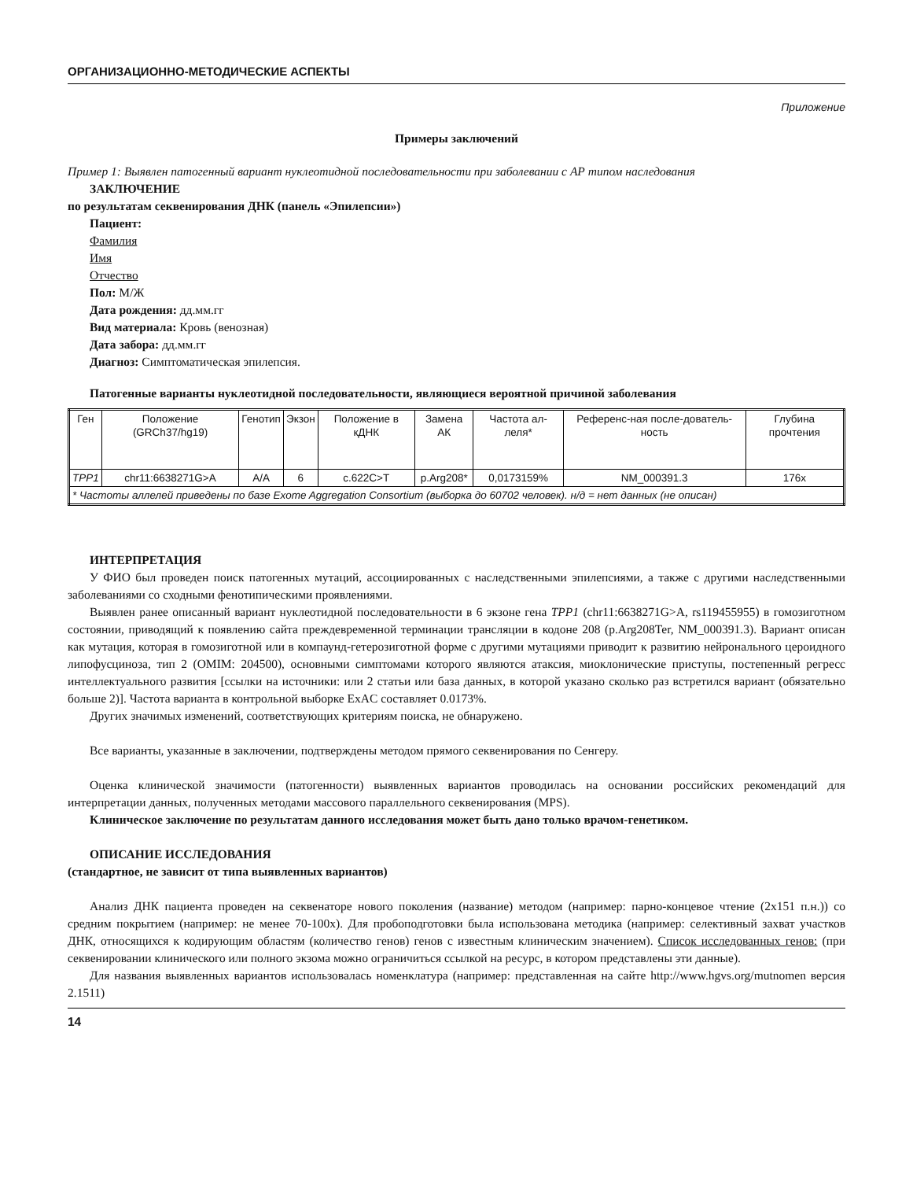ОРГАНИЗАЦИОННО-МЕТОДИЧЕСКИЕ АСПЕКТЫ
Приложение
Примеры заключений
Пример 1: Выявлен патогенный вариант нуклеотидной последовательности при заболевании с АР типом наследования
ЗАКЛЮЧЕНИЕ
по результатам секвенирования ДНК (панель «Эпилепсии»)
Пациент:
Фамилия
Имя
Отчество
Пол: М/Ж
Дата рождения: дд.мм.гг
Вид материала: Кровь (венозная)
Дата забора: дд.мм.гг
Диагноз: Симптоматическая эпилепсия.
Патогенные варианты нуклеотидной последовательности, являющиеся вероятной причиной заболевания
| Ген | Положение (GRCh37/hg19) | Генотип | Экзон | Положение в кДНК | Замена АК | Частота ал-леля* | Референс-ная после-дователь-ность | Глубина прочтения |
| --- | --- | --- | --- | --- | --- | --- | --- | --- |
| TPP1 | chr11:6638271G>A | A/A | 6 | c.622C>T | p.Arg208* | 0,0173159% | NM_000391.3 | 176x |
| * Частоты аллелей приведены по базе Exome Aggregation Consortium (выборка до 60702 человек). н/д = нет данных (не описан) | | | | | | | | |
ИНТЕРПРЕТАЦИЯ
У ФИО был проведен поиск патогенных мутаций, ассоциированных с наследственными эпилепсиями, а также с другими наследственными заболеваниями со сходными фенотипическими проявлениями.
Выявлен ранее описанный вариант нуклеотидной последовательности в 6 экзоне гена TPP1 (chr11:6638271G>A, rs119455955) в гомозиготном состоянии, приводящий к появлению сайта преждевременной терминации трансляции в кодоне 208 (p.Arg208Ter, NM_000391.3). Вариант описан как мутация, которая в гомозиготной или в компаунд-гетерозиготной форме с другими мутациями приводит к развитию нейронального цероидного липофусциноза, тип 2 (OMIM: 204500), основными симптомами которого являются атаксия, миоклонические приступы, постепенный регресс интеллектуального развития [ссылки на источники: или 2 статьи или база данных, в которой указано сколько раз встретился вариант (обязательно больше 2)]. Частота варианта в контрольной выборке ExAC составляет 0.0173%.
Других значимых изменений, соответствующих критериям поиска, не обнаружено.
Все варианты, указанные в заключении, подтверждены методом прямого секвенирования по Сенгеру.
Оценка клинической значимости (патогенности) выявленных вариантов проводилась на основании российских рекомендаций для интерпретации данных, полученных методами массового параллельного секвенирования (MPS).
Клиническое заключение по результатам данного исследования может быть дано только врачом-генетиком.
ОПИСАНИЕ ИССЛЕДОВАНИЯ
(стандартное, не зависит от типа выявленных вариантов)
Анализ ДНК пациента проведен на секвенаторе нового поколения (название) методом (например: парно-концевое чтение (2х151 п.н.)) со средним покрытием (например: не менее 70-100х). Для пробоподготовки была использована методика (например: селективный захват участков ДНК, относящихся к кодирующим областям (количество генов) генов с известным клиническим значением). Список исследованных генов: (при секвенировании клинического или полного экзома можно ограничиться ссылкой на ресурс, в котором представлены эти данные).
Для названия выявленных вариантов использовалась номенклатура (например: представленная на сайте http://www.hgvs.org/mutnomen версия 2.1511)
14